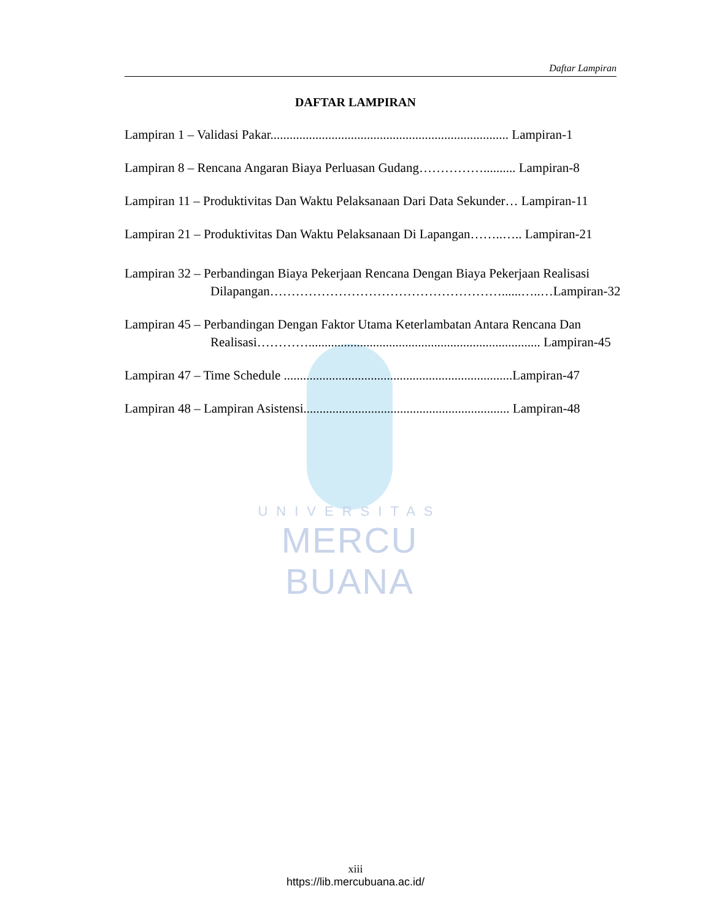Daftar Lampiran
DAFTAR LAMPIRAN
Lampiran 1 – Validasi Pakar.......................................................................... Lampiran-1
Lampiran 8 – Rencana Angaran Biaya Perluasan Gudang…………….......... Lampiran-8
Lampiran 11 – Produktivitas Dan Waktu Pelaksanaan Dari Data Sekunder… Lampiran-11
Lampiran 21 – Produktivitas Dan Waktu Pelaksanaan Di Lapangan……..….. Lampiran-21
Lampiran 32 – Perbandingan Biaya Pekerjaan Rencana Dengan Biaya Pekerjaan Realisasi Dilapangan………………………………………………......…..…Lampiran-32
Lampiran 45 – Perbandingan Dengan Faktor Utama Keterlambatan Antara Rencana Dan Realisasi…………........................................................................ Lampiran-45
Lampiran 47 – Time Schedule .......................................................................Lampiran-47
Lampiran 48 – Lampiran Asistensi................................................................ Lampiran-48
UNIVERSITAS
MERCU BUANA
xiii
https://lib.mercubuana.ac.id/